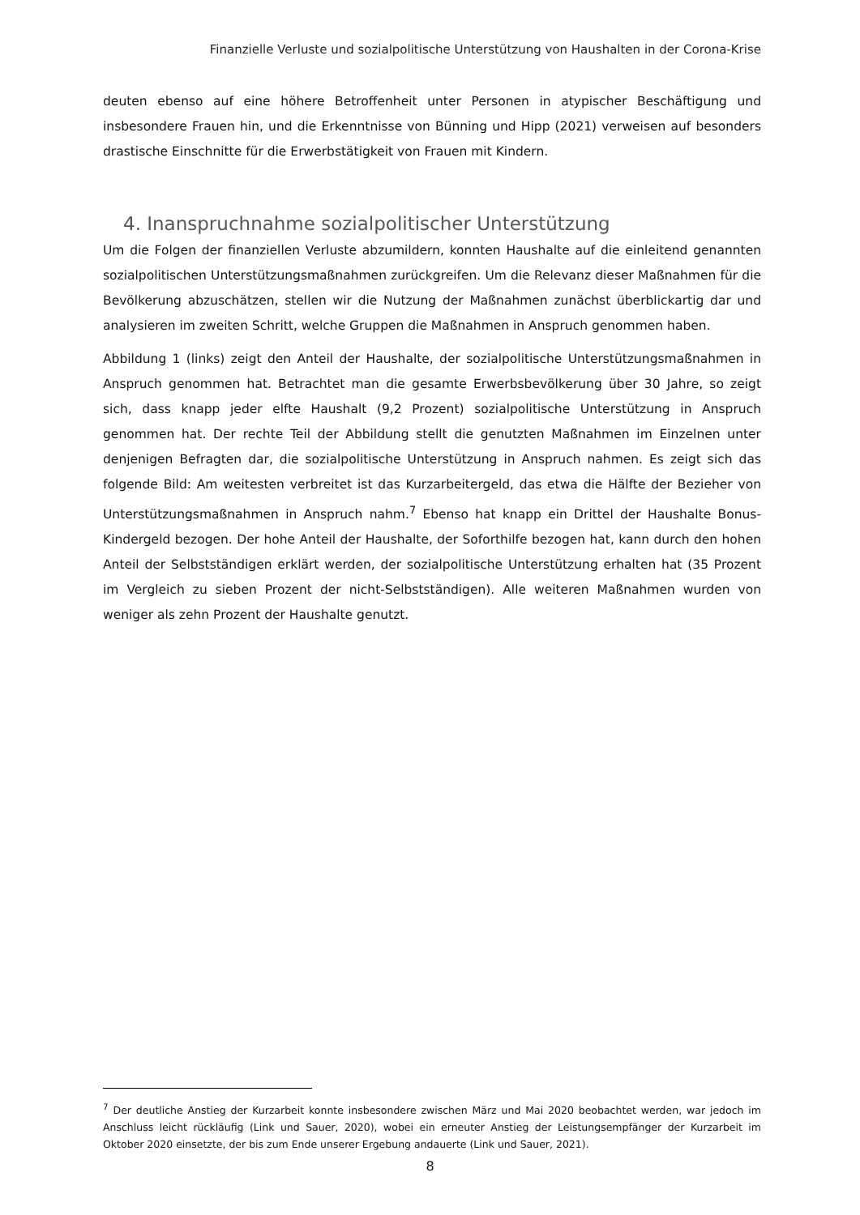Finanzielle Verluste und sozialpolitische Unterstützung von Haushalten in der Corona-Krise
deuten ebenso auf eine höhere Betroffenheit unter Personen in atypischer Beschäftigung und insbesondere Frauen hin, und die Erkenntnisse von Bünning und Hipp (2021) verweisen auf besonders drastische Einschnitte für die Erwerbstätigkeit von Frauen mit Kindern.
4. Inanspruchnahme sozialpolitischer Unterstützung
Um die Folgen der finanziellen Verluste abzumildern, konnten Haushalte auf die einleitend genannten sozialpolitischen Unterstützungsmaßnahmen zurückgreifen. Um die Relevanz dieser Maßnahmen für die Bevölkerung abzuschätzen, stellen wir die Nutzung der Maßnahmen zunächst überblickartig dar und analysieren im zweiten Schritt, welche Gruppen die Maßnahmen in Anspruch genommen haben.
Abbildung 1 (links) zeigt den Anteil der Haushalte, der sozialpolitische Unterstützungsmaßnahmen in Anspruch genommen hat. Betrachtet man die gesamte Erwerbsbevölkerung über 30 Jahre, so zeigt sich, dass knapp jeder elfte Haushalt (9,2 Prozent) sozialpolitische Unterstützung in Anspruch genommen hat. Der rechte Teil der Abbildung stellt die genutzten Maßnahmen im Einzelnen unter denjenigen Befragten dar, die sozialpolitische Unterstützung in Anspruch nahmen. Es zeigt sich das folgende Bild: Am weitesten verbreitet ist das Kurzarbeitergeld, das etwa die Hälfte der Bezieher von Unterstützungsmaßnahmen in Anspruch nahm.<sup>7</sup> Ebenso hat knapp ein Drittel der Haushalte Bonus-Kindergeld bezogen. Der hohe Anteil der Haushalte, der Soforthilfe bezogen hat, kann durch den hohen Anteil der Selbstständigen erklärt werden, der sozialpolitische Unterstützung erhalten hat (35 Prozent im Vergleich zu sieben Prozent der nicht-Selbstständigen). Alle weiteren Maßnahmen wurden von weniger als zehn Prozent der Haushalte genutzt.
<sup>7</sup> Der deutliche Anstieg der Kurzarbeit konnte insbesondere zwischen März und Mai 2020 beobachtet werden, war jedoch im Anschluss leicht rückläufig (Link und Sauer, 2020), wobei ein erneuter Anstieg der Leistungsempfänger der Kurzarbeit im Oktober 2020 einsetzte, der bis zum Ende unserer Ergebung andauerte (Link und Sauer, 2021).
8